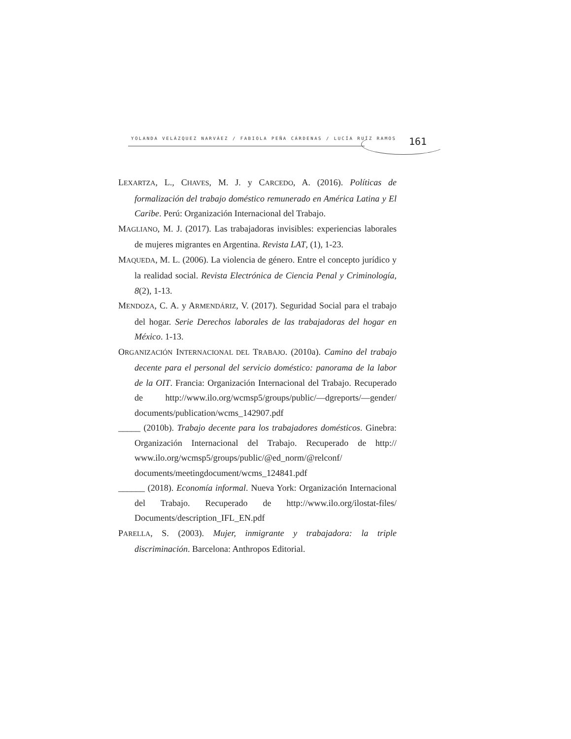YOLANDA VELÁZQUEZ NARVÁEZ / FABIOLA PEÑA CÁRDENAS / LUCÍA RUÍZ RAMOS
161
LEXARTZA, L., CHAVES, M. J. y CARCEDO, A. (2016). Políticas de formalización del trabajo doméstico remunerado en América Latina y El Caribe. Perú: Organización Internacional del Trabajo.
MAGLIANO, M. J. (2017). Las trabajadoras invisibles: experiencias laborales de mujeres migrantes en Argentina. Revista LAT, (1), 1-23.
MAQUEDA, M. L. (2006). La violencia de género. Entre el concepto jurídico y la realidad social. Revista Electrónica de Ciencia Penal y Criminología, 8(2), 1-13.
MENDOZA, C. A. y ARMENDÁRIZ, V. (2017). Seguridad Social para el trabajo del hogar. Serie Derechos laborales de las trabajadoras del hogar en México. 1-13.
ORGANIZACIÓN INTERNACIONAL DEL TRABAJO. (2010a). Camino del trabajo decente para el personal del servicio doméstico: panorama de la labor de la OIT. Francia: Organización Internacional del Trabajo. Recuperado de http://www.ilo.org/wcmsp5/groups/public/—dgreports/—gender/ documents/publication/wcms_142907.pdf
_____ (2010b). Trabajo decente para los trabajadores domésticos. Ginebra: Organización Internacional del Trabajo. Recuperado de http:// www.ilo.org/wcmsp5/groups/public/@ed_norm/@relconf/ documents/meetingdocument/wcms_124841.pdf
______ (2018). Economía informal. Nueva York: Organización Internacional del Trabajo. Recuperado de http://www.ilo.org/ilostat-files/ Documents/description_IFL_EN.pdf
PARELLA, S. (2003). Mujer, inmigrante y trabajadora: la triple discriminación. Barcelona: Anthropos Editorial.